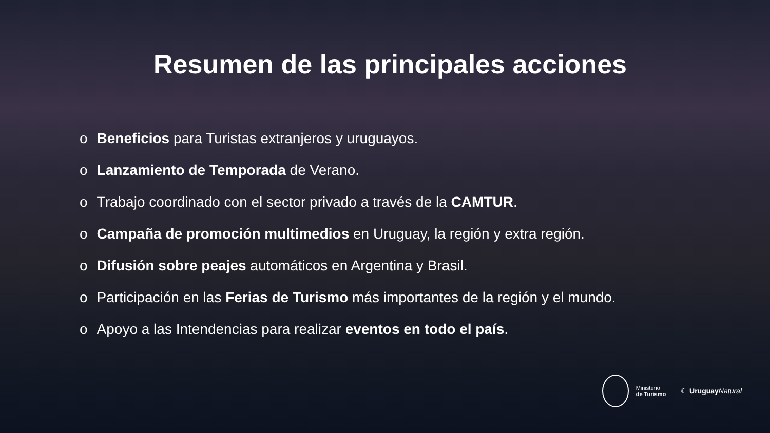Resumen de las principales acciones
o Beneficios para Turistas extranjeros y uruguayos.
o Lanzamiento de Temporada de Verano.
o Trabajo coordinado con el sector privado a través de la CAMTUR.
o Campaña de promoción multimedios en Uruguay, la región y extra región.
o Difusión sobre peajes automáticos en Argentina y Brasil.
o Participación en las Ferias de Turismo más importantes de la región y el mundo.
o Apoyo a las Intendencias para realizar eventos en todo el país.
Ministerio
de Turismo
☾ Uruguay Natural